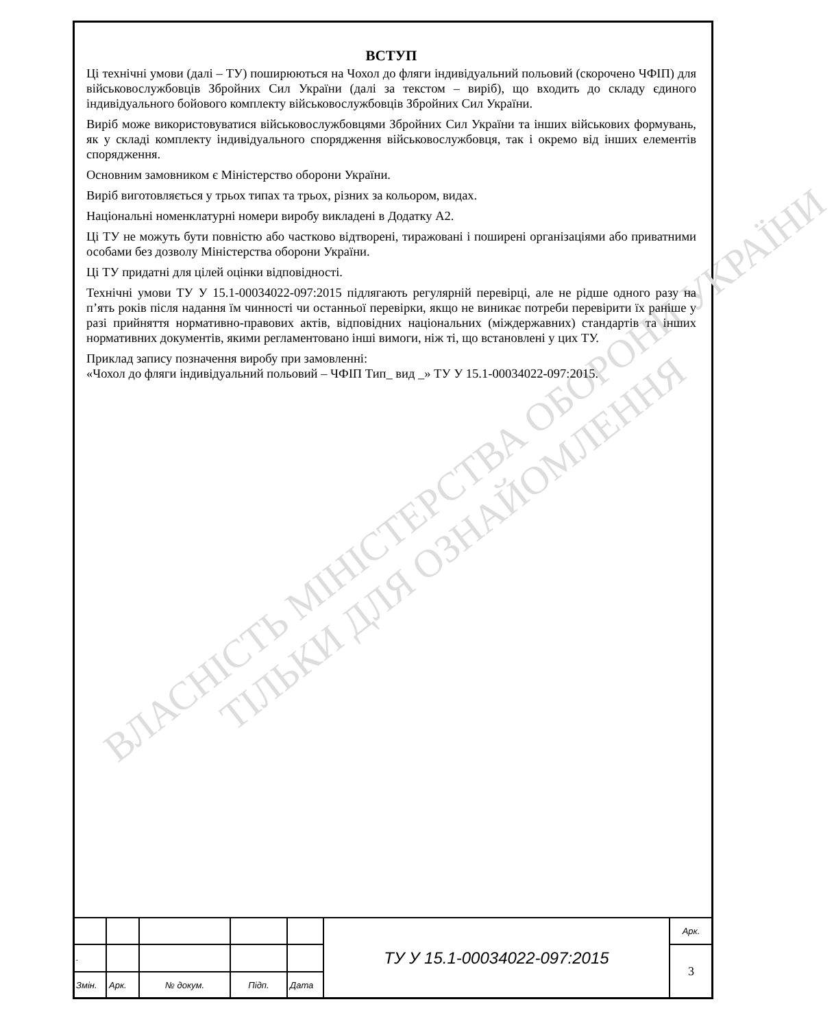ВЛАСНІСТЬ МІНІСТЕРСТВА ОБОРОНИ УКРАЇНИ
ТІЛЬКИ ДЛЯ ОЗНАЙОМЛЕННЯ
ВСТУП
Ці технічні умови (далі – ТУ) поширюються на Чохол до фляги індивідуальний польовий (скорочено ЧФІП) для військовослужбовців Збройних Сил України (далі за текстом – виріб), що входить до складу єдиного індивідуального бойового комплекту військовослужбовців Збройних Сил України.
Виріб може використовуватися військовослужбовцями Збройних Сил України та інших військових формувань, як у складі комплекту індивідуального спорядження військовослужбовця, так і окремо від інших елементів спорядження.
Основним замовником є Міністерство оборони України.
Виріб виготовляється у трьох типах та трьох, різних за кольором, видах.
Національні номенклатурні номери виробу викладені в Додатку А2.
Ці ТУ не можуть бути повністю або частково відтворені, тиражовані і поширені організаціями або приватними особами без дозволу Міністерства оборони України.
Ці ТУ придатні для цілей оцінки відповідності.
Технічні умови ТУ У 15.1-00034022-097:2015 підлягають регулярній перевірці, але не рідше одного разу на п’ять років після надання їм чинності чи останньої перевірки, якщо не виникає потреби перевірити їх раніше у разі прийняття нормативно-правових актів, відповідних національних (міждержавних) стандартів та інших нормативних документів, якими регламентовано інші вимоги, ніж ті, що встановлені у цих ТУ.
Приклад запису позначення виробу при замовленні:
«Чохол до фляги індивідуальний польовий – ЧФІП Тип_ вид _» ТУ У 15.1-00034022-097:2015.
| | | | | | ТУ У 15.1-00034022-097:2015 | Арк. |
| . | | | | | | 3 |
| Змін. | Арк. | № докум. | Підп. | Дата | | |